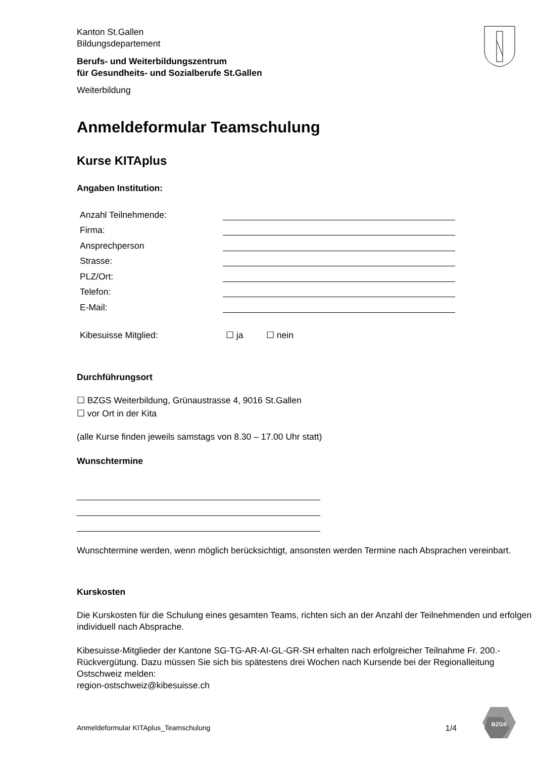Kanton St.Gallen
Bildungsdepartement
Berufs- und Weiterbildungszentrum
für Gesundheits- und Sozialberufe St.Gallen
Weiterbildung
Anmeldeformular Teamschulung
Kurse KITAplus
Angaben Institution:
Anzahl Teilnehmende:
Firma:
Ansprechperson
Strasse:
PLZ/Ort:
Telefon:
E-Mail:
Kibesuisse Mitglied: ☐ ja ☐ nein
Durchführungsort
☐ BZGS Weiterbildung, Grünaustrasse 4, 9016 St.Gallen
☐ vor Ort in der Kita
(alle Kurse finden jeweils samstags von 8.30 – 17.00 Uhr statt)
Wunschtermine
Wunschtermine werden, wenn möglich berücksichtigt, ansonsten werden Termine nach Absprachen vereinbart.
Kurskosten
Die Kurskosten für die Schulung eines gesamten Teams, richten sich an der Anzahl der Teilnehmenden und erfolgen individuell nach Absprache.
Kibesuisse-Mitglieder der Kantone SG-TG-AR-AI-GL-GR-SH erhalten nach erfolgreicher Teilnahme Fr. 200.- Rückvergütung. Dazu müssen Sie sich bis spätestens drei Wochen nach Kursende bei der Regionalleitung Ostschweiz melden:
region-ostschweiz@kibesuisse.ch
Anmeldeformular KITAplus_Teamschulung 1/4
BZGS